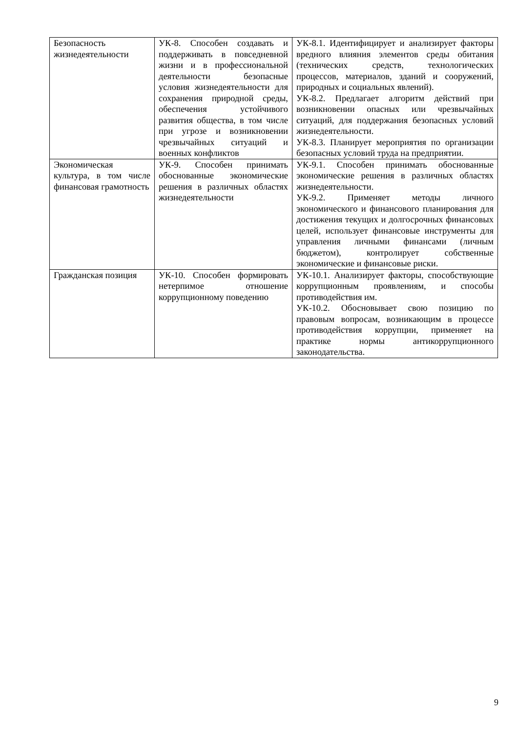| Безопасность жизнедеятельности | УК-8. Способен создавать и поддерживать в повседневной жизни и в профессиональной деятельности безопасные условия жизнедеятельности для сохранения природной среды, обеспечения устойчивого развития общества, в том числе при угрозе и возникновении чрезвычайных ситуаций и военных конфликтов | УК-8.1. Идентифицирует и анализирует факторы вредного влияния элементов среды обитания (технических средств, технологических процессов, материалов, зданий и сооружений, природных и социальных явлений). УК-8.2. Предлагает алгоритм действий при возникновении опасных или чрезвычайных ситуаций, для поддержания безопасных условий жизнедеятельности. УК-8.3. Планирует мероприятия по организации безопасных условий труда на предприятии. |
| Экономическая культура, в том числе финансовая грамотность | УК-9. Способен принимать обоснованные экономические решения в различных областях жизнедеятельности | УК-9.1. Способен принимать обоснованные экономические решения в различных областях жизнедеятельности. УК-9.2. Применяет методы личного экономического и финансового планирования для достижения текущих и долгосрочных финансовых целей, использует финансовые инструменты для управления личными финансами (личным бюджетом), контролирует собственные экономические и финансовые риски. |
| Гражданская позиция | УК-10. Способен формировать нетерпимое отношение коррупционному поведению | УК-10.1. Анализирует факторы, способствующие коррупционным проявлениям, и способы противодействия им. УК-10.2. Обосновывает свою позицию по правовым вопросам, возникающим в процессе противодействия коррупции, применяет на практике нормы антикоррупционного законодательства. |
9